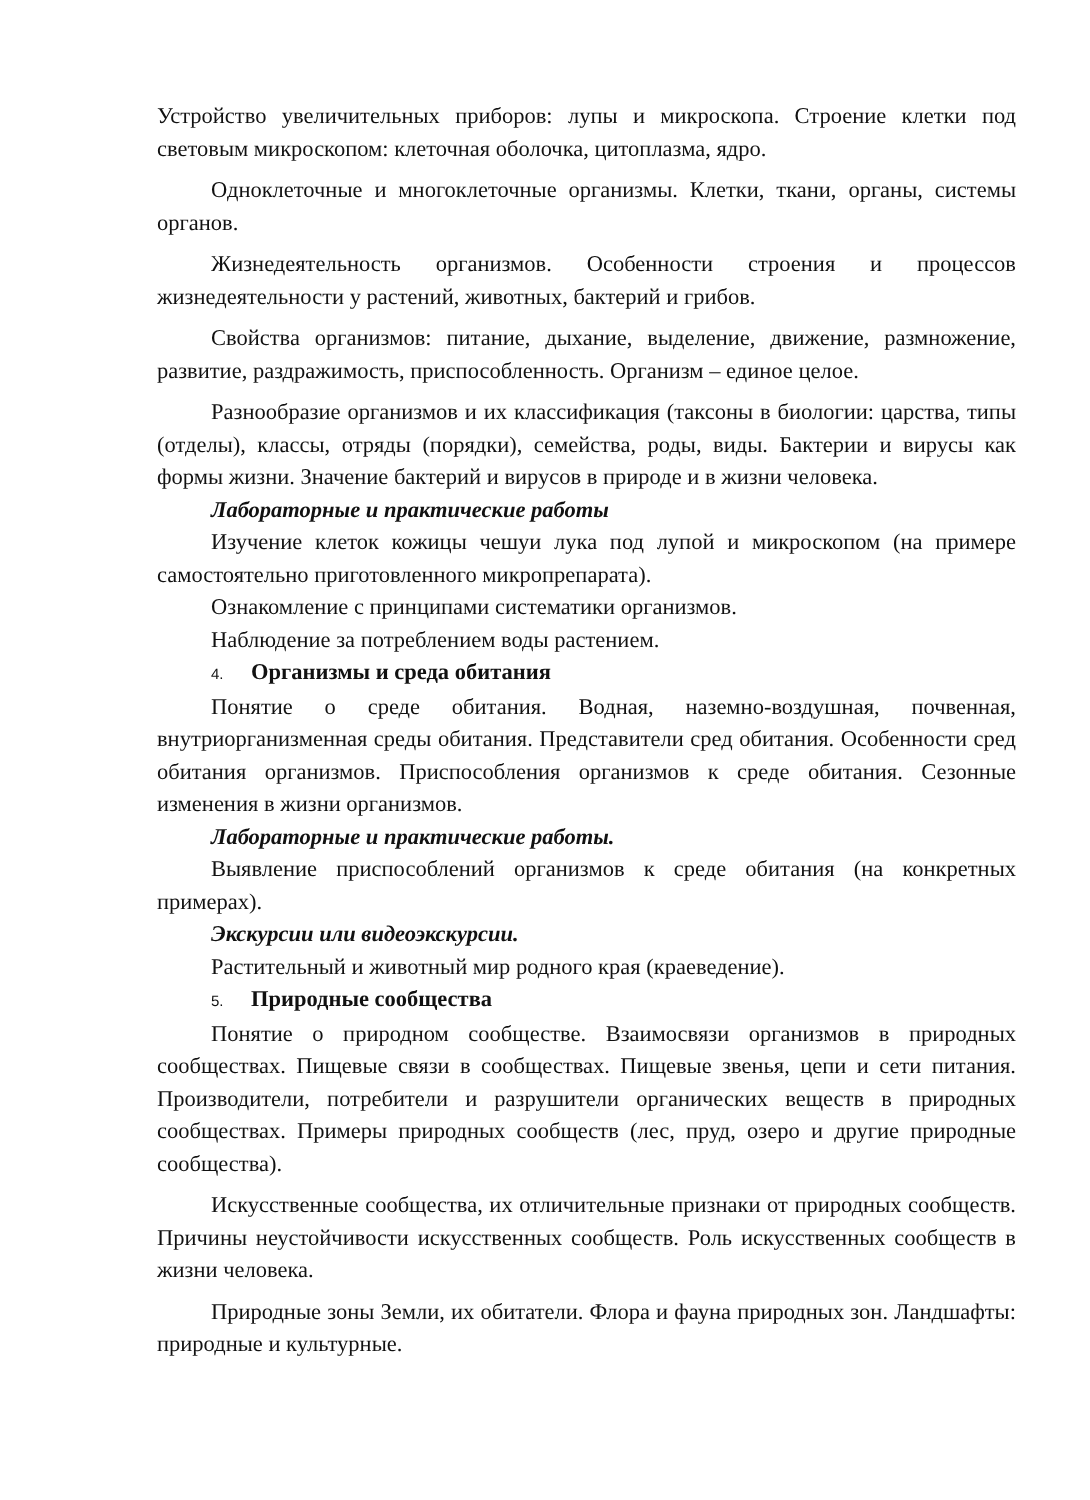Устройство увеличительных приборов: лупы и микроскопа. Строение клетки под световым микроскопом: клеточная оболочка, цитоплазма, ядро.
Одноклеточные и многоклеточные организмы. Клетки, ткани, органы, системы органов.
Жизнедеятельность организмов. Особенности строения и процессов жизнедеятельности у растений, животных, бактерий и грибов.
Свойства организмов: питание, дыхание, выделение, движение, размножение, развитие, раздражимость, приспособленность. Организм – единое целое.
Разнообразие организмов и их классификация (таксоны в биологии: царства, типы (отделы), классы, отряды (порядки), семейства, роды, виды. Бактерии и вирусы как формы жизни. Значение бактерий и вирусов в природе и в жизни человека.
Лабораторные и практические работы
Изучение клеток кожицы чешуи лука под лупой и микроскопом (на примере самостоятельно приготовленного микропрепарата).
Ознакомление с принципами систематики организмов.
Наблюдение за потреблением воды растением.
4. Организмы и среда обитания
Понятие о среде обитания. Водная, наземно-воздушная, почвенная, внутриорганизменная среды обитания. Представители сред обитания. Особенности сред обитания организмов. Приспособления организмов к среде обитания. Сезонные изменения в жизни организмов.
Лабораторные и практические работы.
Выявление приспособлений организмов к среде обитания (на конкретных примерах).
Экскурсии или видеоэкскурсии.
Растительный и животный мир родного края (краеведение).
5. Природные сообщества
Понятие о природном сообществе. Взаимосвязи организмов в природных сообществах. Пищевые связи в сообществах. Пищевые звенья, цепи и сети питания. Производители, потребители и разрушители органических веществ в природных сообществах. Примеры природных сообществ (лес, пруд, озеро и другие природные сообщества).
Искусственные сообщества, их отличительные признаки от природных сообществ. Причины неустойчивости искусственных сообществ. Роль искусственных сообществ в жизни человека.
Природные зоны Земли, их обитатели. Флора и фауна природных зон. Ландшафты: природные и культурные.